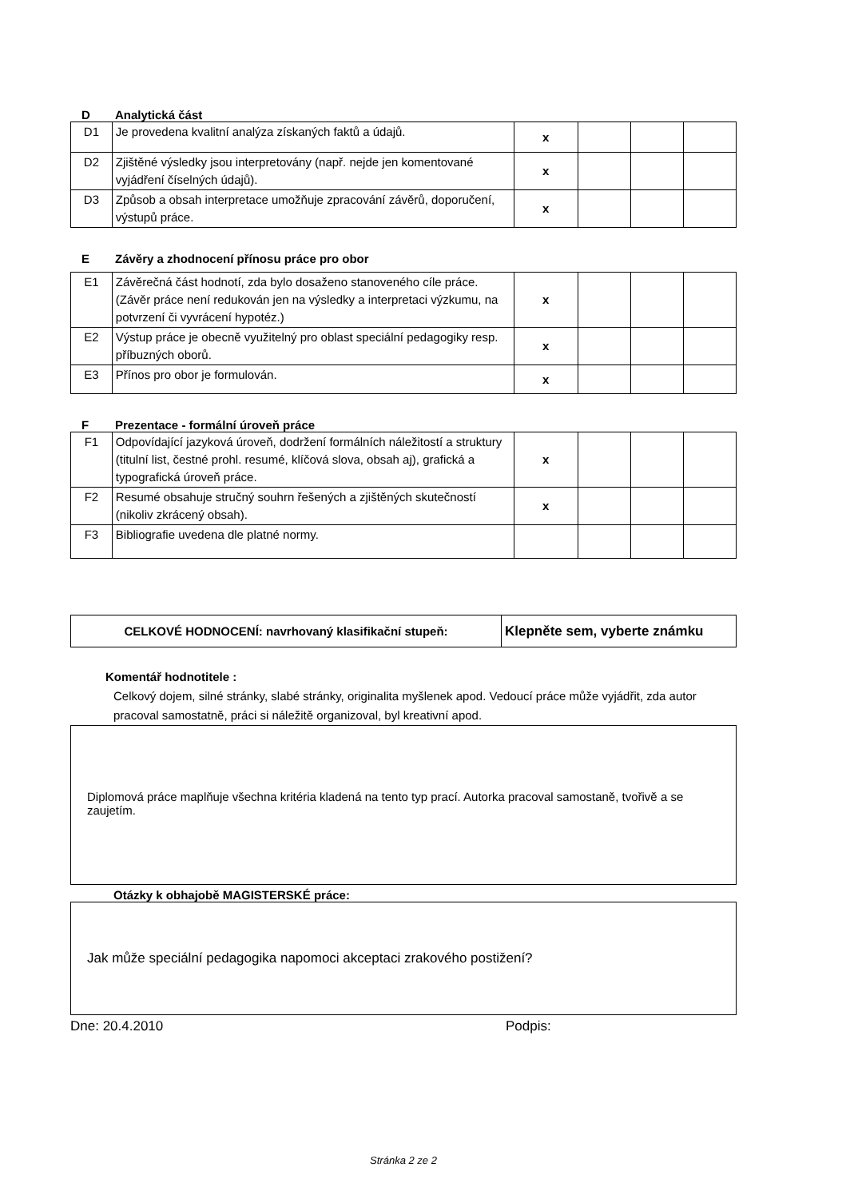D Analytická část
| D1 | Je provedena kvalitní analýza získaných faktů a údajů. | x | | | |
| D2 | Zjištěné výsledky jsou interpretovány (např. nejde jen komentované vyjádření číselných údajů). | x | | | |
| D3 | Způsob a obsah interpretace umožňuje zpracování závěrů, doporučení, výstupů práce. | x | | | |
E Závěry a zhodnocení přínosu práce pro obor
| E1 | Závěrečná část hodnotí, zda bylo dosaženo stanoveného cíle práce. (Závěr práce není redukován jen na výsledky a interpretaci výzkumu, na potvrzení či vyvrácení hypotéz.) | x | | | |
| E2 | Výstup práce je obecně využitelný pro oblast speciální pedagogiky resp. příbuzných oborů. | x | | | |
| E3 | Přínos pro obor je formulován. | x | | | |
F Prezentace - formální úroveň práce
| F1 | Odpovídající jazyková úroveň, dodržení formálních náležitostí a struktury (titulní list, čestné prohl. resumé, klíčová slova, obsah aj), grafická a typografická úroveň práce. | x | | | |
| F2 | Resumé obsahuje stručný souhrn řešených a zjištěných skutečností (nikoliv zkrácený obsah). | x | | | |
| F3 | Bibliografie uvedena dle platné normy. | | | | |
| CELKOVÉ HODNOCENÍ: navrhovaný klasifikační stupeň: | Klepněte sem, vyberte známku |
Komentář hodnotitele :
Celkový dojem, silné stránky, slabé stránky, originalita myšlenek apod. Vedoucí práce může vyjádřit, zda autor pracoval samostatně, práci si náležitě organizoval, byl kreativní apod.
Diplomová práce maplňuje všechna kritéria kladená na tento typ prací. Autorka pracoval samostaně, tvořivě a se zaujetím.
Otázky k obhajobě MAGISTERSKÉ práce:
Jak může speciální pedagogika napomoci akceptaci zrakového postižení?
Dne: 20.4.2010 Podpis:
Stránka 2 ze 2